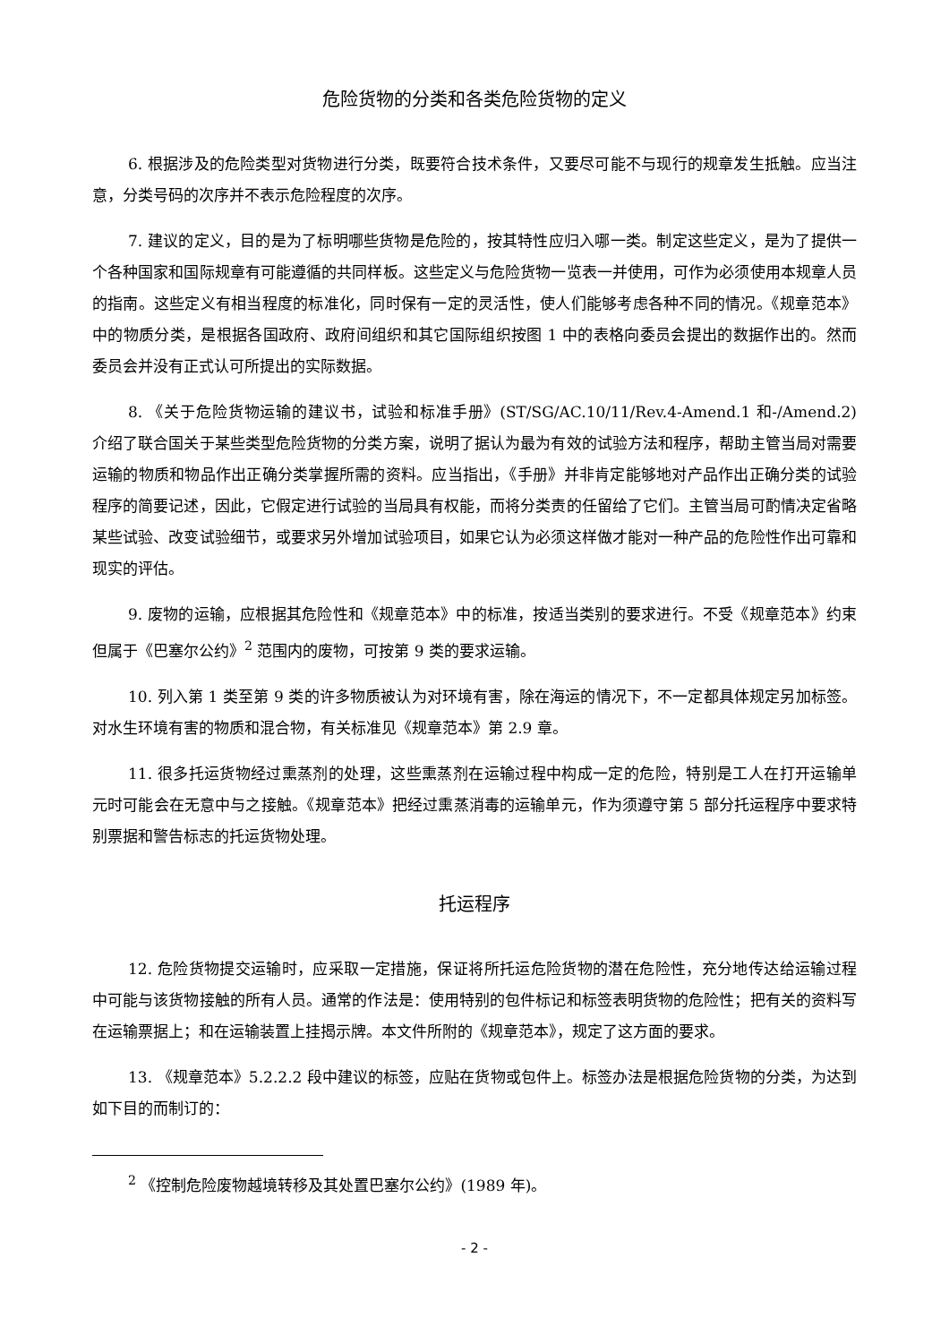危险货物的分类和各类危险货物的定义
6. 根据涉及的危险类型对货物进行分类，既要符合技术条件，又要尽可能不与现行的规章发生抵触。应当注意，分类号码的次序并不表示危险程度的次序。
7. 建议的定义，目的是为了标明哪些货物是危险的，按其特性应归入哪一类。制定这些定义，是为了提供一个各种国家和国际规章有可能遵循的共同样板。这些定义与危险货物一览表一并使用，可作为必须使用本规章人员的指南。这些定义有相当程度的标准化，同时保有一定的灵活性，使人们能够考虑各种不同的情况。《规章范本》中的物质分类，是根据各国政府、政府间组织和其它国际组织按图 1 中的表格向委员会提出的数据作出的。然而委员会并没有正式认可所提出的实际数据。
8. 《关于危险货物运输的建议书，试验和标准手册》(ST/SG/AC.10/11/Rev.4-Amend.1 和-/Amend.2) 介绍了联合国关于某些类型危险货物的分类方案，说明了据认为最为有效的试验方法和程序，帮助主管当局对需要运输的物质和物品作出正确分类掌握所需的资料。应当指出，《手册》并非肯定能够地对产品作出正确分类的试验程序的简要记述，因此，它假定进行试验的当局具有权能，而将分类责的任留给了它们。主管当局可酌情决定省略某些试验、改变试验细节，或要求另外增加试验项目，如果它认为必须这样做才能对一种产品的危险性作出可靠和现实的评估。
9. 废物的运输，应根据其危险性和《规章范本》中的标准，按适当类别的要求进行。不受《规章范本》约束但属于《巴塞尔公约》<sup>2</sup> 范围内的废物，可按第 9 类的要求运输。
10. 列入第 1 类至第 9 类的许多物质被认为对环境有害，除在海运的情况下，不一定都具体规定另加标签。对水生环境有害的物质和混合物，有关标准见《规章范本》第 2.9 章。
11. 很多托运货物经过熏蒸剂的处理，这些熏蒸剂在运输过程中构成一定的危险，特别是工人在打开运输单元时可能会在无意中与之接触。《规章范本》把经过熏蒸消毒的运输单元，作为须遵守第 5 部分托运程序中要求特别票据和警告标志的托运货物处理。
托运程序
12. 危险货物提交运输时，应采取一定措施，保证将所托运危险货物的潜在危险性，充分地传达给运输过程中可能与该货物接触的所有人员。通常的作法是：使用特别的包件标记和标签表明货物的危险性；把有关的资料写在运输票据上；和在运输装置上挂揭示牌。本文件所附的《规章范本》，规定了这方面的要求。
13. 《规章范本》5.2.2.2 段中建议的标签，应贴在货物或包件上。标签办法是根据危险货物的分类，为达到如下目的而制订的：
<sup>2</sup> 《控制危险废物越境转移及其处置巴塞尔公约》(1989 年)。
- 2 -